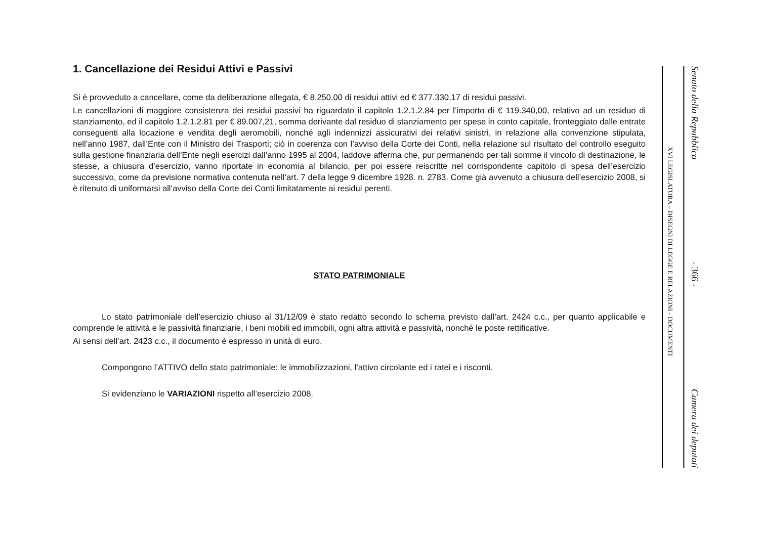1. Cancellazione dei Residui Attivi e Passivi
Si è provveduto a cancellare, come da deliberazione allegata, € 8.250,00 di residui attivi ed € 377.330,17 di residui passivi.
Le cancellazioni di maggiore consistenza dei residui passivi ha riguardato il capitolo 1.2.1.2.84 per l’importo di € 119.340,00, relativo ad un residuo di stanziamento, ed il capitolo 1.2.1.2.81 per € 89.007,21, somma derivante dal residuo di stanziamento per spese in conto capitale, fronteggiato dalle entrate conseguenti alla locazione e vendita degli aeromobili, nonché agli indennizzi assicurativi dei relativi sinistri, in relazione alla convenzione stipulata, nell’anno 1987, dall’Ente con il Ministro dei Trasporti; ciò in coerenza con l’avviso della Corte dei Conti, nella relazione sul risultato del controllo eseguito sulla gestione finanziaria dell’Ente negli esercizi dall’anno 1995 al 2004, laddove afferma che, pur permanendo per tali somme il vincolo di destinazione, le stesse, a chiusura d’esercizio, vanno riportate in economia al bilancio, per poi essere reiscritte nel corrispondente capitolo di spesa dell’esercizio successivo, come da previsione normativa contenuta nell’art. 7 della legge 9 dicembre 1928. n. 2783. Come già avvenuto a chiusura dell’esercizio 2008, si è ritenuto di uniformarsi all’avviso della Corte dei Conti limitatamente ai residui perenti.
STATO PATRIMONIALE
Lo stato patrimoniale dell’esercizio chiuso al 31/12/09 è stato redatto secondo lo schema previsto dall’art. 2424 c.c., per quanto applicabile e comprende le attività e le passività finanziarie, i beni mobili ed immobili, ogni altra attività e passività, nonché le poste rettificative.
Ai sensi dell’art. 2423 c.c., il documento è espresso in unità di euro.
Compongono l’ATTIVO dello stato patrimoniale: le immobilizzazioni, l’attivo circolante ed i ratei e i risconti.
Si evidenziano le VARIAZIONI rispetto all’esercizio 2008.
XVI LEGISLATURA – DISEGNI DI LEGGE E RELAZIONI - DOCUMENTI
Senato della Repubblica - 366 - Camera dei deputati